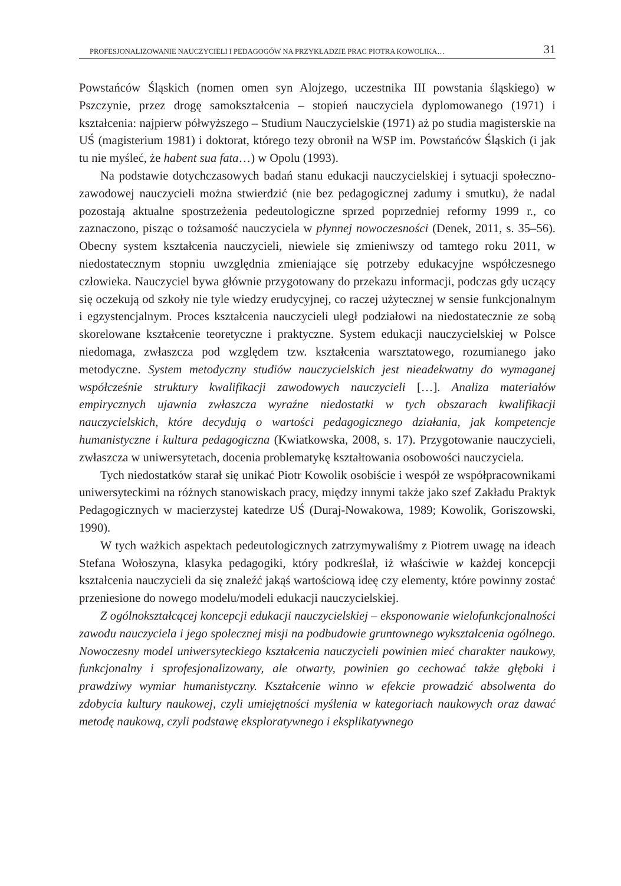PROFESJONALIZOWANIE NAUCZYCIELI I PEDAGOGÓW NA PRZYKŁADZIE PRAC PIOTRA KOWOLIKA… 31
Powstańców Śląskich (nomen omen syn Alojzego, uczestnika III powstania śląskiego) w Pszczynie, przez drogę samokształcenia – stopień nauczyciela dyplomowanego (1971) i kształcenia: najpierw półwyższego – Studium Nauczycielskie (1971) aż po studia magisterskie na UŚ (magisterium 1981) i doktorat, którego tezy obronił na WSP im. Powstańców Śląskich (i jak tu nie myśleć, że habent sua fata…) w Opolu (1993).
Na podstawie dotychczasowych badań stanu edukacji nauczycielskiej i sytuacji społeczno-zawodowej nauczycieli można stwierdzić (nie bez pedagogicznej zadumy i smutku), że nadal pozostają aktualne spostrzeżenia pedeutologiczne sprzed poprzedniej reformy 1999 r., co zaznaczono, pisząc o tożsamość nauczyciela w płynnej nowoczesności (Denek, 2011, s. 35–56). Obecny system kształcenia nauczycieli, niewiele się zmieniwszy od tamtego roku 2011, w niedostatecznym stopniu uwzględnia zmieniające się potrzeby edukacyjne współczesnego człowieka. Nauczyciel bywa głównie przygotowany do przekazu informacji, podczas gdy uczący się oczekują od szkoły nie tyle wiedzy erudycyjnej, co raczej użytecznej w sensie funkcjonalnym i egzystencjalnym. Proces kształcenia nauczycieli uległ podziałowi na niedostatecznie ze sobą skorelowane kształcenie teoretyczne i praktyczne. System edukacji nauczycielskiej w Polsce niedomaga, zwłaszcza pod względem tzw. kształcenia warsztatowego, rozumianego jako metodyczne. System metodyczny studiów nauczycielskich jest nieadekwatny do wymaganej współcześnie struktury kwalifikacji zawodowych nauczycieli […]. Analiza materiałów empirycznych ujawnia zwłaszcza wyraźne niedostatki w tych obszarach kwalifikacji nauczycielskich, które decydują o wartości pedagogicznego działania, jak kompetencje humanistyczne i kultura pedagogiczna (Kwiatkowska, 2008, s. 17). Przygotowanie nauczycieli, zwłaszcza w uniwersytetach, docenia problematykę kształtowania osobowości nauczyciela.
Tych niedostatków starał się unikać Piotr Kowolik osobiście i wespół ze współpracownikami uniwersyteckimi na różnych stanowiskach pracy, między innymi także jako szef Zakładu Praktyk Pedagogicznych w macierzystej katedrze UŚ (Duraj-Nowakowa, 1989; Kowolik, Goriszowski, 1990).
W tych ważkich aspektach pedeutologicznych zatrzymywaliśmy z Piotrem uwagę na ideach Stefana Wołoszyna, klasyka pedagogiki, który podkreślał, iż właściwie w każdej koncepcji kształcenia nauczycieli da się znaleźć jakąś wartościową ideę czy elementy, które powinny zostać przeniesione do nowego modelu/modeli edukacji nauczycielskiej.
Z ogólnokształcącej koncepcji edukacji nauczycielskiej – eksponowanie wielofunkcjonalności zawodu nauczyciela i jego społecznej misji na podbudowie gruntownego wykształcenia ogólnego. Nowoczesny model uniwersyteckiego kształcenia nauczycieli powinien mieć charakter naukowy, funkcjonalny i sprofesjonalizowany, ale otwarty, powinien go cechować także głęboki i prawdziwy wymiar humanistyczny. Kształcenie winno w efekcie prowadzić absolwenta do zdobycia kultury naukowej, czyli umiejętności myślenia w kategoriach naukowych oraz dawać metodę naukową, czyli podstawę eksploratywnego i eksplikatywnego